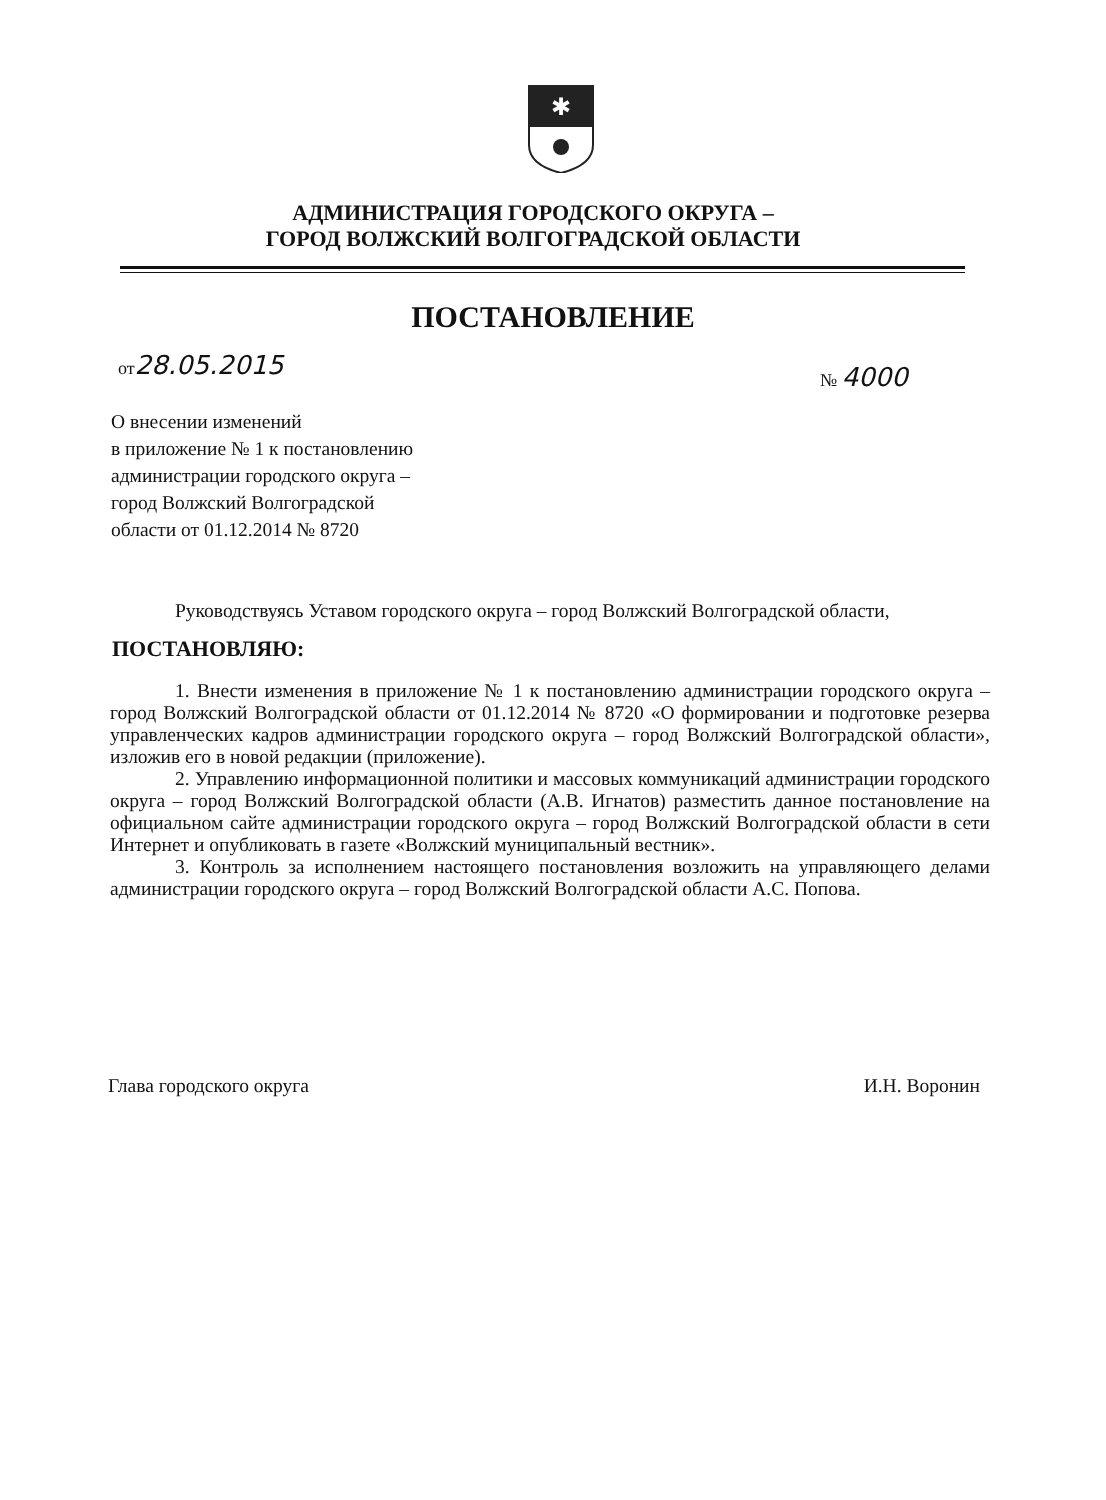✱
АДМИНИСТРАЦИЯ ГОРОДСКОГО ОКРУГА –
ГОРОД ВОЛЖСКИЙ ВОЛГОГРАДСКОЙ ОБЛАСТИ
ПОСТАНОВЛЕНИЕ
от28.05.2015
№ 4000
О внесении изменений
в приложение № 1 к постановлению
администрации городского округа –
город Волжский Волгоградской
области от 01.12.2014 № 8720
Руководствуясь Уставом городского округа – город Волжский Волгоградской области,
ПОСТАНОВЛЯЮ:
1. Внести изменения в приложение № 1 к постановлению администрации городского округа – город Волжский Волгоградской области от 01.12.2014 № 8720 «О формировании и подготовке резерва управленческих кадров администрации городского округа – город Волжский Волгоградской области», изложив его в новой редакции (приложение).
2. Управлению информационной политики и массовых коммуникаций администрации городского округа – город Волжский Волгоградской области (А.В. Игнатов) разместить данное постановление на официальном сайте администрации городского округа – город Волжский Волгоградской области в сети Интернет и опубликовать в газете «Волжский муниципальный вестник».
3. Контроль за исполнением настоящего постановления возложить на управляющего делами администрации городского округа – город Волжский Волгоградской области А.С. Попова.
Глава городского округа И.Н. Воронин